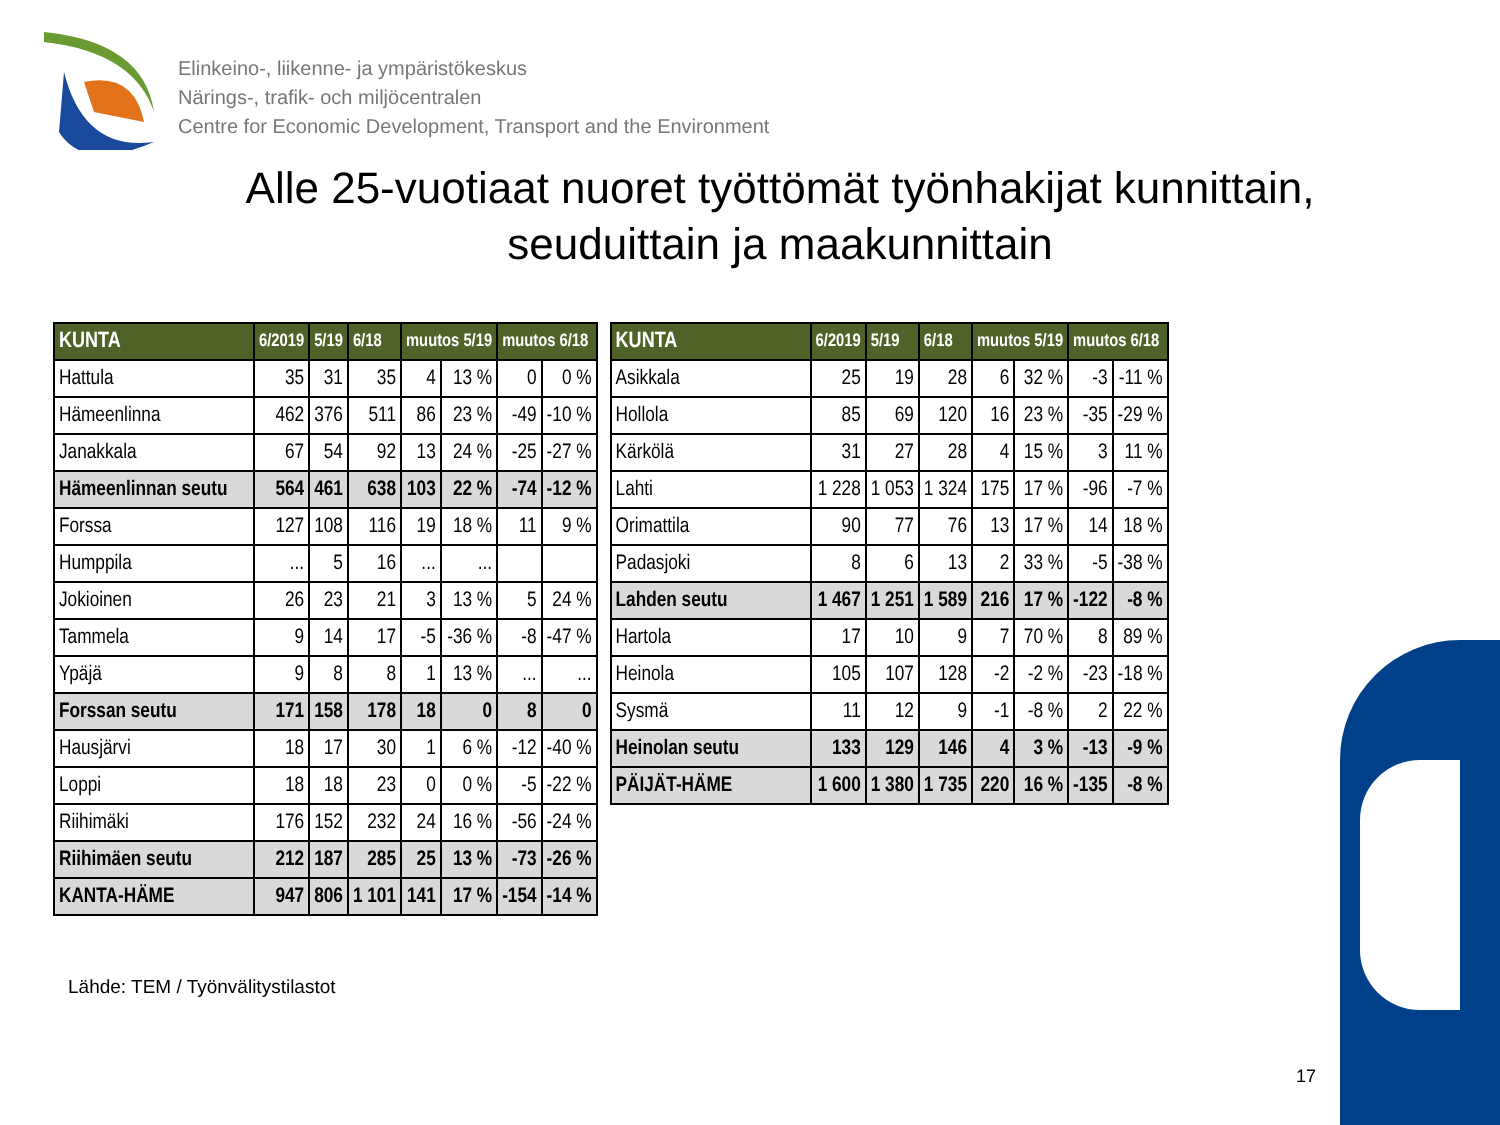Elinkeino-, liikenne- ja ympäristökeskus
Närings-, trafik- och miljöcentralen
Centre for Economic Development, Transport and the Environment
Alle 25-vuotiaat nuoret työttömät työnhakijat kunnittain,
seuduittain ja maakunnittain
| KUNTA | 6/2019 | 5/19 | 6/18 | muutos 5/19 | | muutos 6/18 | |
| --- | --- | --- | --- | --- | --- | --- | --- |
| Hattula | 35 | 31 | 35 | 4 | 13 % | 0 | 0 % |
| Hämeenlinna | 462 | 376 | 511 | 86 | 23 % | -49 | -10 % |
| Janakkala | 67 | 54 | 92 | 13 | 24 % | -25 | -27 % |
| Hämeenlinnan seutu | 564 | 461 | 638 | 103 | 22 % | -74 | -12 % |
| Forssa | 127 | 108 | 116 | 19 | 18 % | 11 | 9 % |
| Humppila | ... | 5 | 16 | ... | ... | | |
| Jokioinen | 26 | 23 | 21 | 3 | 13 % | 5 | 24 % |
| Tammela | 9 | 14 | 17 | -5 | -36 % | -8 | -47 % |
| Ypäjä | 9 | 8 | 8 | 1 | 13 % | ... | ... |
| Forssan seutu | 171 | 158 | 178 | 18 | 0 | 8 | 0 |
| Hausjärvi | 18 | 17 | 30 | 1 | 6 % | -12 | -40 % |
| Loppi | 18 | 18 | 23 | 0 | 0 % | -5 | -22 % |
| Riihimäki | 176 | 152 | 232 | 24 | 16 % | -56 | -24 % |
| Riihimäen seutu | 212 | 187 | 285 | 25 | 13 % | -73 | -26 % |
| KANTA-HÄME | 947 | 806 | 1 101 | 141 | 17 % | -154 | -14 % |
| KUNTA | 6/2019 | 5/19 | 6/18 | muutos 5/19 | | muutos 6/18 | |
| --- | --- | --- | --- | --- | --- | --- | --- |
| Asikkala | 25 | 19 | 28 | 6 | 32 % | -3 | -11 % |
| Hollola | 85 | 69 | 120 | 16 | 23 % | -35 | -29 % |
| Kärkölä | 31 | 27 | 28 | 4 | 15 % | 3 | 11 % |
| Lahti | 1 228 | 1 053 | 1 324 | 175 | 17 % | -96 | -7 % |
| Orimattila | 90 | 77 | 76 | 13 | 17 % | 14 | 18 % |
| Padasjoki | 8 | 6 | 13 | 2 | 33 % | -5 | -38 % |
| Lahden seutu | 1 467 | 1 251 | 1 589 | 216 | 17 % | -122 | -8 % |
| Hartola | 17 | 10 | 9 | 7 | 70 % | 8 | 89 % |
| Heinola | 105 | 107 | 128 | -2 | -2 % | -23 | -18 % |
| Sysmä | 11 | 12 | 9 | -1 | -8 % | 2 | 22 % |
| Heinolan seutu | 133 | 129 | 146 | 4 | 3 % | -13 | -9 % |
| PÄIJÄT-HÄME | 1 600 | 1 380 | 1 735 | 220 | 16 % | -135 | -8 % |
Lähde: TEM / Työnvälitystilastot
17